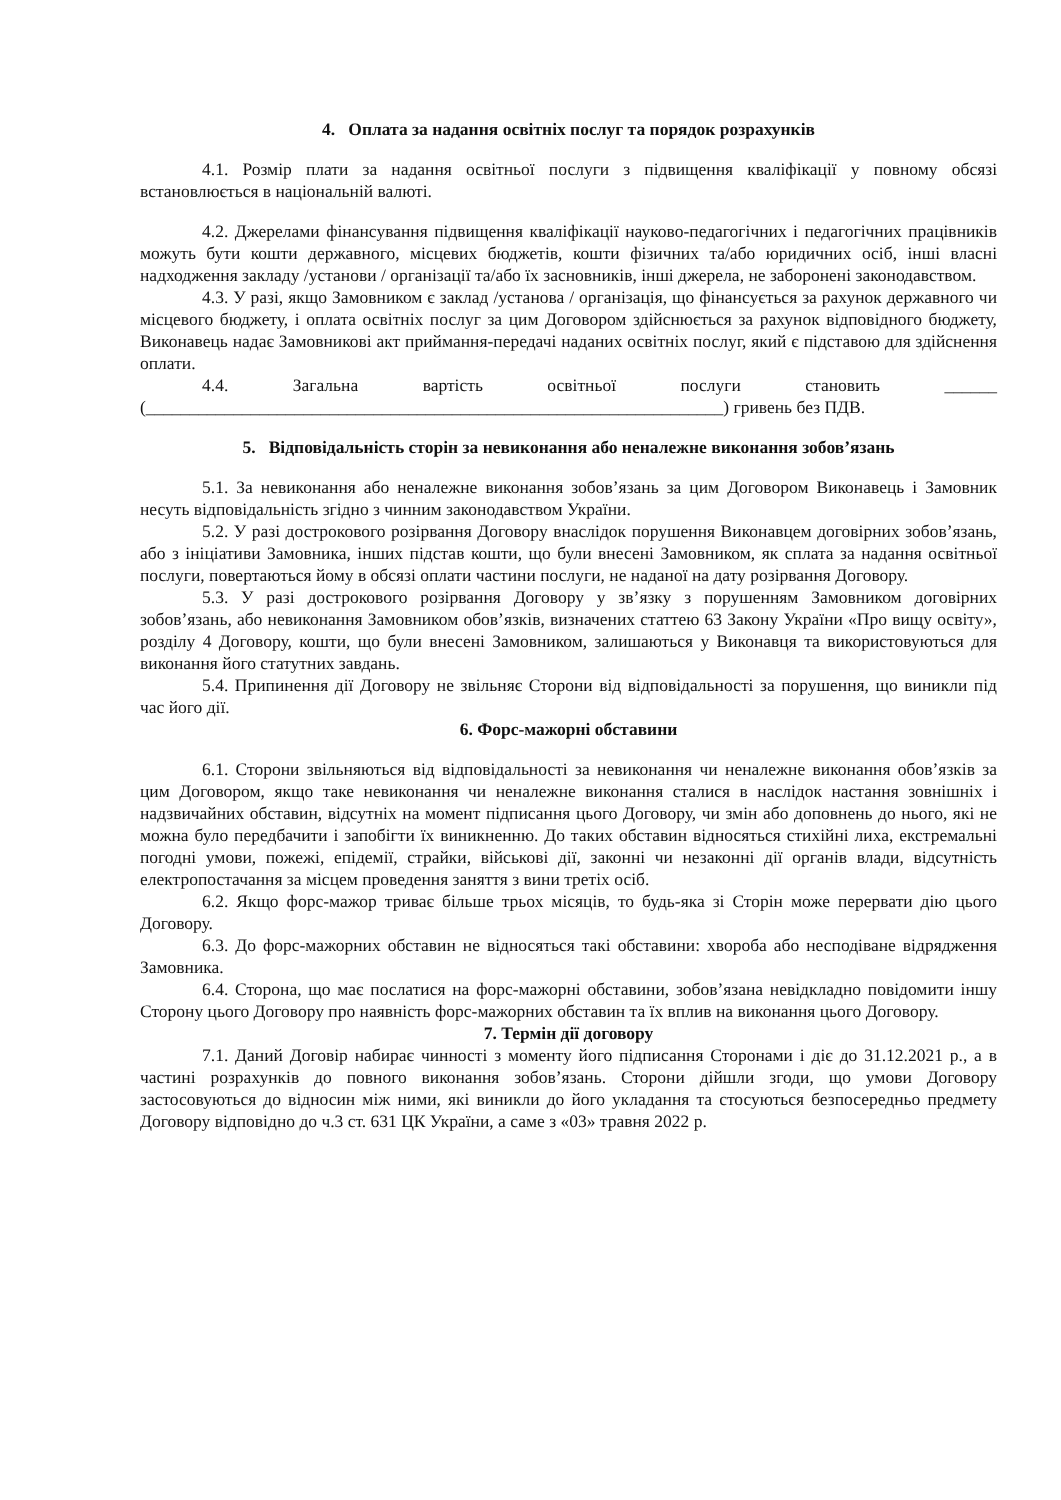4. Оплата за надання освітніх послуг та порядок розрахунків
4.1. Розмір плати за надання освітньої послуги з підвищення кваліфікації у повному обсязі встановлюється в національній валюті.
4.2. Джерелами фінансування підвищення кваліфікації науково-педагогічних і педагогічних працівників можуть бути кошти державного, місцевих бюджетів, кошти фізичних та/або юридичних осіб, інші власні надходження закладу /установи / організації та/або їх засновників, інші джерела, не заборонені законодавством.
4.3. У разі, якщо Замовником є заклад /установа / організація, що фінансується за рахунок державного чи місцевого бюджету, і оплата освітніх послуг за цим Договором здійснюється за рахунок відповідного бюджету, Виконавець надає Замовникові акт приймання-передачі наданих освітніх послуг, який є підставою для здійснення оплати.
4.4. Загальна вартість освітньої послуги становить ______ (__________________________________________________________________) гривень без ПДВ.
5. Відповідальність сторін за невиконання або неналежне виконання зобов’язань
5.1. За невиконання або неналежне виконання зобов’язань за цим Договором Виконавець і Замовник несуть відповідальність згідно з чинним законодавством України.
5.2. У разі дострокового розірвання Договору внаслідок порушення Виконавцем договірних зобов’язань, або з ініціативи Замовника, інших підстав кошти, що були внесені Замовником, як сплата за надання освітньої послуги, повертаються йому в обсязі оплати частини послуги, не наданої на дату розірвання Договору.
5.3. У разі дострокового розірвання Договору у зв’язку з порушенням Замовником договірних зобов’язань, або невиконання Замовником обов’язків, визначених статтею 63 Закону України «Про вищу освіту», розділу 4 Договору, кошти, що були внесені Замовником, залишаються у Виконавця та використовуються для виконання його статутних завдань.
5.4. Припинення дії Договору не звільняє Сторони від відповідальності за порушення, що виникли під час його дії.
6. Форс-мажорні обставини
6.1. Сторони звільняються від відповідальності за невиконання чи неналежне виконання обов’язків за цим Договором, якщо таке невиконання чи неналежне виконання сталися в наслідок настання зовнішніх і надзвичайних обставин, відсутніх на момент підписання цього Договору, чи змін або доповнень до нього, які не можна було передбачити і запобігти їх виникненню. До таких обставин відносяться стихійні лиха, екстремальні погодні умови, пожежі, епідемії, страйки, військові дії, законні чи незаконні дії органів влади, відсутність електропостачання за місцем проведення заняття з вини третіх осіб.
6.2. Якщо форс-мажор триває більше трьох місяців, то будь-яка зі Сторін може перервати дію цього Договору.
6.3. До форс-мажорних обставин не відносяться такі обставини: хвороба або несподіване відрядження Замовника.
6.4. Сторона, що має послатися на форс-мажорні обставини, зобов’язана невідкладно повідомити іншу Сторону цього Договору про наявність форс-мажорних обставин та їх вплив на виконання цього Договору.
7. Термін дії договору
7.1. Даний Договір набирає чинності з моменту його підписання Сторонами і діє до 31.12.2021 р., а в частині розрахунків до повного виконання зобов’язань. Сторони дійшли згоди, що умови Договору застосовуються до відносин між ними, які виникли до його укладання та стосуються безпосередньо предмету Договору відповідно до ч.3 ст. 631 ЦК України, а саме з «03» травня 2022 р.